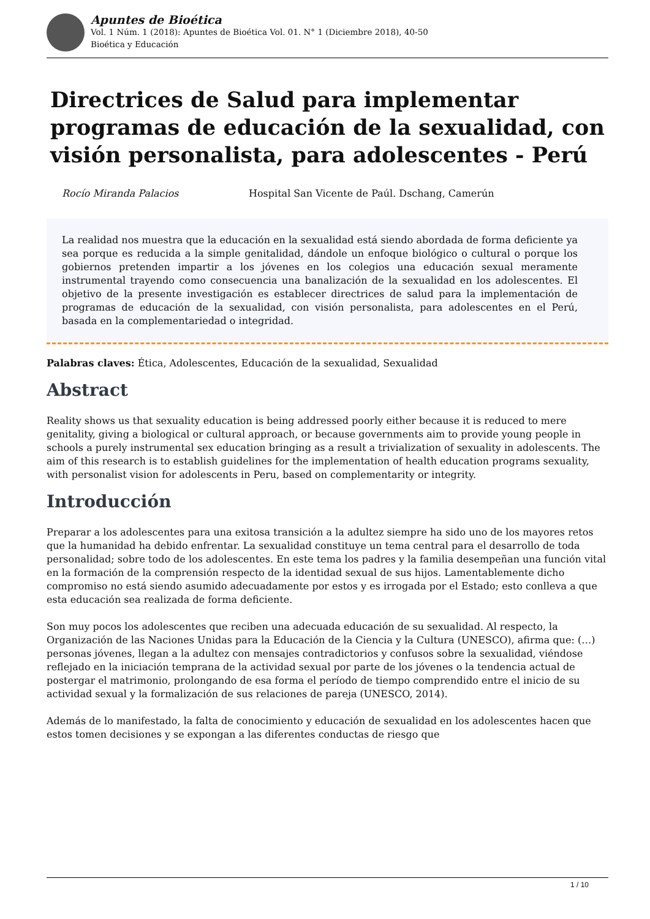Apuntes de Bioética
Vol. 1 Núm. 1 (2018): Apuntes de Bioética Vol. 01. N° 1 (Diciembre 2018), 40-50
Bioética y Educación
Directrices de Salud para implementar programas de educación de la sexualidad, con visión personalista, para adolescentes - Perú
Rocío Miranda Palacios Hospital San Vicente de Paúl. Dschang, Camerún
La realidad nos muestra que la educación en la sexualidad está siendo abordada de forma deficiente ya sea porque es reducida a la simple genitalidad, dándole un enfoque biológico o cultural o porque los gobiernos pretenden impartir a los jóvenes en los colegios una educación sexual meramente instrumental trayendo como consecuencia una banalización de la sexualidad en los adolescentes. El objetivo de la presente investigación es establecer directrices de salud para la implementación de programas de educación de la sexualidad, con visión personalista, para adolescentes en el Perú, basada en la complementariedad o integridad.
Palabras claves: Ética, Adolescentes, Educación de la sexualidad, Sexualidad
Abstract
Reality shows us that sexuality education is being addressed poorly either because it is reduced to mere genitality, giving a biological or cultural approach, or because governments aim to provide young people in schools a purely instrumental sex education bringing as a result a trivialization of sexuality in adolescents. The aim of this research is to establish guidelines for the implementation of health education programs sexuality, with personalist vision for adolescents in Peru, based on complementarity or integrity.
Introducción
Preparar a los adolescentes para una exitosa transición a la adultez siempre ha sido uno de los mayores retos que la humanidad ha debido enfrentar. La sexualidad constituye un tema central para el desarrollo de toda personalidad; sobre todo de los adolescentes. En este tema los padres y la familia desempeñan una función vital en la formación de la comprensión respecto de la identidad sexual de sus hijos. Lamentablemente dicho compromiso no está siendo asumido adecuadamente por estos y es irrogada por el Estado; esto conlleva a que esta educación sea realizada de forma deficiente.
Son muy pocos los adolescentes que reciben una adecuada educación de su sexualidad. Al respecto, la Organización de las Naciones Unidas para la Educación de la Ciencia y la Cultura (UNESCO), afirma que: (…) personas jóvenes, llegan a la adultez con mensajes contradictorios y confusos sobre la sexualidad, viéndose reflejado en la iniciación temprana de la actividad sexual por parte de los jóvenes o la tendencia actual de postergar el matrimonio, prolongando de esa forma el período de tiempo comprendido entre el inicio de su actividad sexual y la formalización de sus relaciones de pareja (UNESCO, 2014).
Además de lo manifestado, la falta de conocimiento y educación de sexualidad en los adolescentes hacen que estos tomen decisiones y se expongan a las diferentes conductas de riesgo que
1 / 10